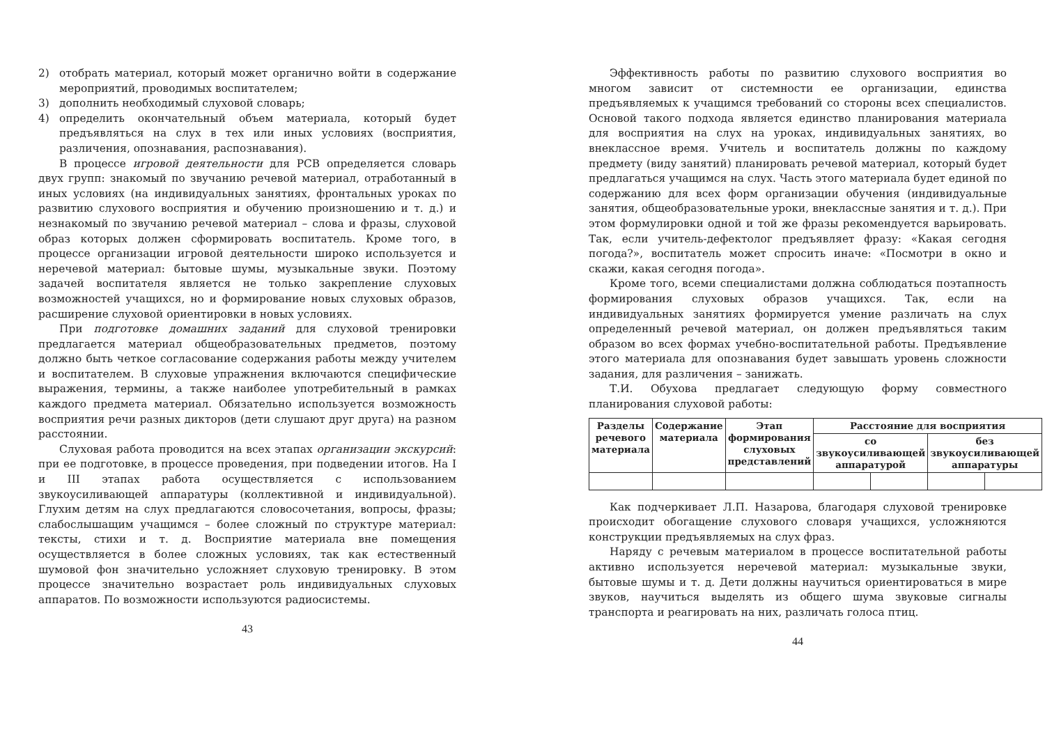2) отобрать материал, который может органично войти в содержание мероприятий, проводимых воспитателем;
3) дополнить необходимый слуховой словарь;
4) определить окончательный объем материала, который будет предъявляться на слух в тех или иных условиях (восприятия, различения, опознавания, распознавания).
В процессе игровой деятельности для РСВ определяется словарь двух групп: знакомый по звучанию речевой материал, отработанный в иных условиях (на индивидуальных занятиях, фронтальных уроках по развитию слухового восприятия и обучению произношению и т. д.) и незнакомый по звучанию речевой материал – слова и фразы, слуховой образ которых должен сформировать воспитатель. Кроме того, в процессе организации игровой деятельности широко используется и неречевой материал: бытовые шумы, музыкальные звуки. Поэтому задачей воспитателя является не только закрепление слуховых возможностей учащихся, но и формирование новых слуховых образов, расширение слуховой ориентировки в новых условиях.
При подготовке домашних заданий для слуховой тренировки предлагается материал общеобразовательных предметов, поэтому должно быть четкое согласование содержания работы между учителем и воспитателем. В слуховые упражнения включаются специфические выражения, термины, а также наиболее употребительный в рамках каждого предмета материал. Обязательно используется возможность восприятия речи разных дикторов (дети слушают друг друга) на разном расстоянии.
Слуховая работа проводится на всех этапах организации экскурсий: при ее подготовке, в процессе проведения, при подведении итогов. На I и III этапах работа осуществляется с использованием звукоусиливающей аппаратуры (коллективной и индивидуальной). Глухим детям на слух предлагаются словосочетания, вопросы, фразы; слабослышащим учащимся – более сложный по структуре материал: тексты, стихи и т. д. Восприятие материала вне помещения осуществляется в более сложных условиях, так как естественный шумовой фон значительно усложняет слуховую тренировку. В этом процессе значительно возрастает роль индивидуальных слуховых аппаратов. По возможности используются радиосистемы.
43
Эффективность работы по развитию слухового восприятия во многом зависит от системности ее организации, единства предъявляемых к учащимся требований со стороны всех специалистов. Основой такого подхода является единство планирования материала для восприятия на слух на уроках, индивидуальных занятиях, во внеклассное время. Учитель и воспитатель должны по каждому предмету (виду занятий) планировать речевой материал, который будет предлагаться учащимся на слух. Часть этого материала будет единой по содержанию для всех форм организации обучения (индивидуальные занятия, общеобразовательные уроки, внеклассные занятия и т. д.). При этом формулировки одной и той же фразы рекомендуется варьировать. Так, если учитель-дефектолог предъявляет фразу: «Какая сегодня погода?», воспитатель может спросить иначе: «Посмотри в окно и скажи, какая сегодня погода».
Кроме того, всеми специалистами должна соблюдаться поэтапность формирования слуховых образов учащихся. Так, если на индивидуальных занятиях формируется умение различать на слух определенный речевой материал, он должен предъявляться таким образом во всех формах учебно-воспитательной работы. Предъявление этого материала для опознавания будет завышать уровень сложности задания, для различения – занижать.
Т.И. Обухова предлагает следующую форму совместного планирования слуховой работы:
| Разделы речевого материала | Содержание материала | Этап формирования слуховых представлений | Расстояние для восприятия | | | |
| --- | --- | --- | --- | --- | --- | --- |
| | | | со звукоусиливающей аппаратурой | | без звукоусиливающей аппаратуры | |
Как подчеркивает Л.П. Назарова, благодаря слуховой тренировке происходит обогащение слухового словаря учащихся, усложняются конструкции предъявляемых на слух фраз.
Наряду с речевым материалом в процессе воспитательной работы активно используется неречевой материал: музыкальные звуки, бытовые шумы и т. д. Дети должны научиться ориентироваться в мире звуков, научиться выделять из общего шума звуковые сигналы транспорта и реагировать на них, различать голоса птиц.
44